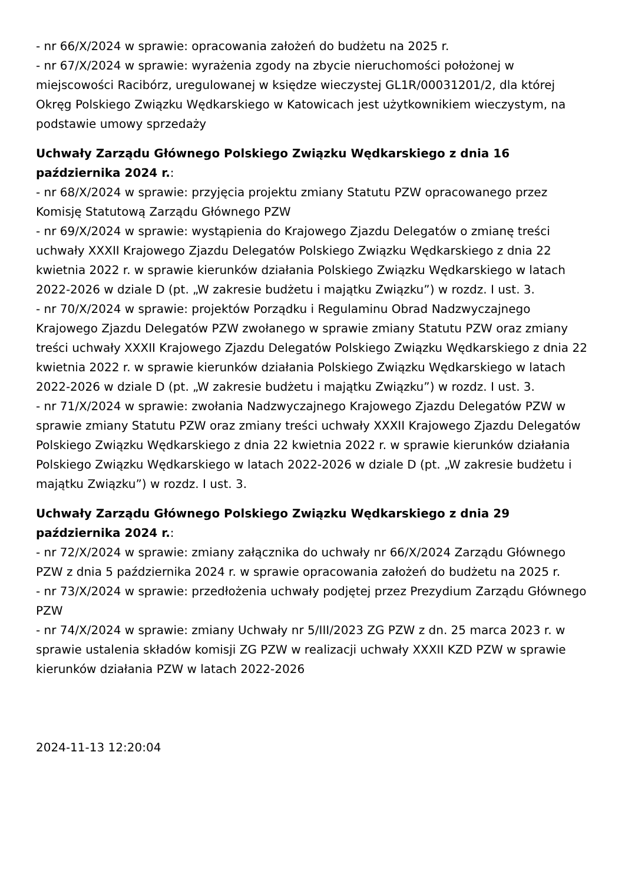- nr 66/X/2024 w sprawie: opracowania założeń do budżetu na 2025 r.
- nr 67/X/2024 w sprawie: wyrażenia zgody na zbycie nieruchomości położonej w miejscowości Racibórz, uregulowanej w księdze wieczystej GL1R/00031201/2, dla której Okręg Polskiego Związku Wędkarskiego w Katowicach jest użytkownikiem wieczystym, na podstawie umowy sprzedaży
Uchwały Zarządu Głównego Polskiego Związku Wędkarskiego z dnia 16 października 2024 r.:
- nr 68/X/2024 w sprawie: przyjęcia projektu zmiany Statutu PZW opracowanego przez Komisję Statutową Zarządu Głównego PZW
- nr 69/X/2024 w sprawie: wystąpienia do Krajowego Zjazdu Delegatów o zmianę treści uchwały XXXII Krajowego Zjazdu Delegatów Polskiego Związku Wędkarskiego z dnia 22 kwietnia 2022 r. w sprawie kierunków działania Polskiego Związku Wędkarskiego w latach 2022-2026 w dziale D (pt. „W zakresie budżetu i majątku Związku”) w rozdz. I ust. 3.
- nr 70/X/2024 w sprawie: projektów Porządku i Regulaminu Obrad Nadzwyczajnego Krajowego Zjazdu Delegatów PZW zwołanego w sprawie zmiany Statutu PZW oraz zmiany treści uchwały XXXII Krajowego Zjazdu Delegatów Polskiego Związku Wędkarskiego z dnia 22 kwietnia 2022 r. w sprawie kierunków działania Polskiego Związku Wędkarskiego w latach 2022-2026 w dziale D (pt. „W zakresie budżetu i majątku Związku”) w rozdz. I ust. 3.
- nr 71/X/2024 w sprawie: zwołania Nadzwyczajnego Krajowego Zjazdu Delegatów PZW w sprawie zmiany Statutu PZW oraz zmiany treści uchwały XXXII Krajowego Zjazdu Delegatów Polskiego Związku Wędkarskiego z dnia 22 kwietnia 2022 r. w sprawie kierunków działania Polskiego Związku Wędkarskiego w latach 2022-2026 w dziale D (pt. „W zakresie budżetu i majątku Związku”) w rozdz. I ust. 3.
Uchwały Zarządu Głównego Polskiego Związku Wędkarskiego z dnia 29 października 2024 r.:
- nr 72/X/2024 w sprawie: zmiany załącznika do uchwały nr 66/X/2024 Zarządu Głównego PZW z dnia 5 października 2024 r. w sprawie opracowania założeń do budżetu na 2025 r.
- nr 73/X/2024 w sprawie: przedłożenia uchwały podjętej przez Prezydium Zarządu Głównego PZW
- nr 74/X/2024 w sprawie: zmiany Uchwały nr 5/III/2023 ZG PZW z dn. 25 marca 2023 r. w sprawie ustalenia składów komisji ZG PZW w realizacji uchwały XXXII KZD PZW w sprawie kierunków działania PZW w latach 2022-2026
2024-11-13 12:20:04